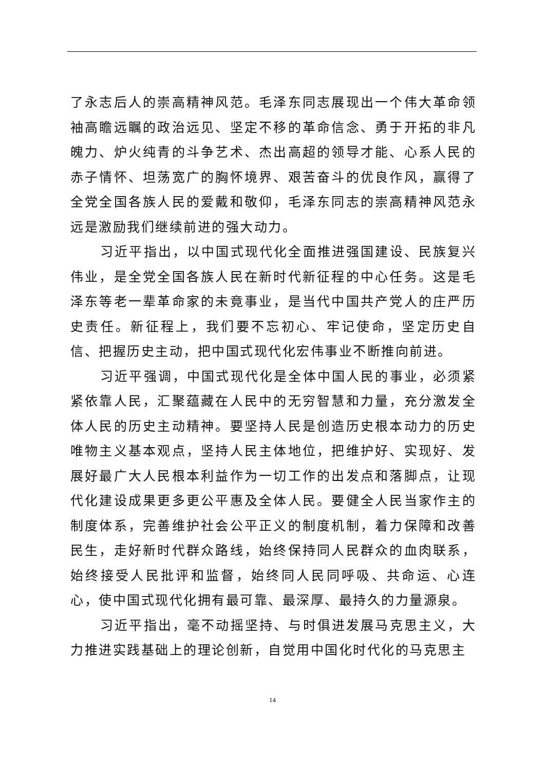了永志后人的崇高精神风范。毛泽东同志展现出一个伟大革命领袖高瞻远瞩的政治远见、坚定不移的革命信念、勇于开拓的非凡魄力、炉火纯青的斗争艺术、杰出高超的领导才能、心系人民的赤子情怀、坦荡宽广的胸怀境界、艰苦奋斗的优良作风，赢得了全党全国各族人民的爱戴和敬仰，毛泽东同志的崇高精神风范永远是激励我们继续前进的强大动力。
习近平指出，以中国式现代化全面推进强国建设、民族复兴伟业，是全党全国各族人民在新时代新征程的中心任务。这是毛泽东等老一辈革命家的未竟事业，是当代中国共产党人的庄严历史责任。新征程上，我们要不忘初心、牢记使命，坚定历史自信、把握历史主动，把中国式现代化宏伟事业不断推向前进。
习近平强调，中国式现代化是全体中国人民的事业，必须紧紧依靠人民，汇聚蕴藏在人民中的无穷智慧和力量，充分激发全体人民的历史主动精神。要坚持人民是创造历史根本动力的历史唯物主义基本观点，坚持人民主体地位，把维护好、实现好、发展好最广大人民根本利益作为一切工作的出发点和落脚点，让现代化建设成果更多更公平惠及全体人民。要健全人民当家作主的制度体系，完善维护社会公平正义的制度机制，着力保障和改善民生，走好新时代群众路线，始终保持同人民群众的血肉联系，始终接受人民批评和监督，始终同人民同呼吸、共命运、心连心，使中国式现代化拥有最可靠、最深厚、最持久的力量源泉。
习近平指出，毫不动摇坚持、与时俱进发展马克思主义，大力推进实践基础上的理论创新，自觉用中国化时代化的马克思主
14